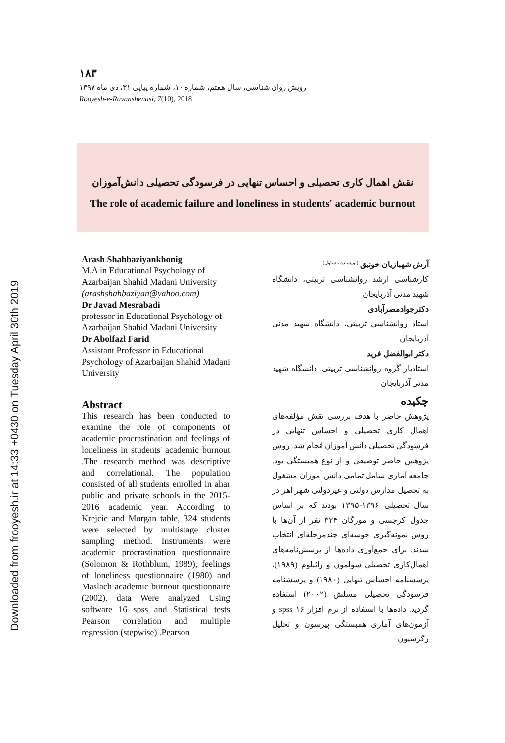Downloaded from frooyesh.ir at 14:33 +0430 on Tuesday April 30th 2019
۱۸۳
رویش روان شناسی، سال هفتم، شماره ۱۰، شماره پیاپی ۳۱، دی ماه ۱۳۹۷
Rooyesh-e-Ravanshenasi, 7(10), 2018
نقش اهمال کاری تحصیلی و احساس تنهایی در فرسودگی تحصیلی دانش‌آموزان
The role of academic failure and loneliness in students' academic burnout
Arash Shahbaziyankhonig
M.A in Educational Psychology of Azarbaijan Shahid Madani University
(arashshahbaziyan@yahoo.com)
Dr Javad Mesrabadi
professor in Educational Psychology of Azarbaijan Shahid Madani University
Dr Abolfazl Farid
Assistant Professor in Educational Psychology of Azarbaijan Shahid Madani University
Abstract
This research has been conducted to examine the role of components of academic procrastination and feelings of loneliness in students' academic burnout .The research method was descriptive and correlational. The population consisted of all students enrolled in ahar public and private schools in the 2015-2016 academic year. According to Krejcie and Morgan table, 324 students were selected by multistage cluster sampling method. Instruments were academic procrastination questionnaire (Solomon & Rothblum, 1989), feelings of loneliness questionnaire (1980) and Maslach academic burnout questionnaire (2002). data Were analyzed Using software 16 spss and Statistical tests Pearson correlation and multiple regression (stepwise) .Pearson
آرش شهبازیان خونیق <sup>(نویسنده مسئول)</sup>
کارشناسی ارشد روانشناسی تربیتی، دانشگاه شهید مدنی آذربایجان
دکترجوادمصرآبادی
استاد روانشناسی تربیتی، دانشگاه شهید مدنی آذربایجان
دکتر ابوالفضل فرید
استادیار گروه روانشناسی تربیتی، دانشگاه شهید مدنی آذربایجان
چکیده
پژوهش حاضر با هدف بررسی نقش مؤلفه‌های اهمال کاری تحصیلی و احساس تنهایی در فرسودگی تحصیلی دانش آموزان انجام شد. روش پژوهش حاضر توصیفی و از نوع همبستگی بود. جامعه آماری شامل تمامی دانش آموزان مشغول به تحصیل مدارس دولتی و غیردولتی شهر اهر در سال تحصیلی ۱۳۹۶-۱۳۹۵ بودند که بر اساس جدول کرجسی و مورگان ۳۲۴ نفر از آن‌ها با روش نمونه‌گیری خوشه‌ای چندمرحله‌ای انتخاب شدند. برای جمع‌آوری داده‌ها از پرسش‌نامه‌های اهمال‌کاری تحصیلی سولمون و راثبلوم (۱۹۸۹)، پرسشنامه احساس تنهایی (۱۹۸۰) و پرسشنامه فرسودگی تحصیلی مسلش (۲۰۰۲) استفاده گردید. داده‌ها با استفاده از نرم افزار ۱۶ spss و آزمون‌های آماری همبستگی پیرسون و تحلیل رگرسیون